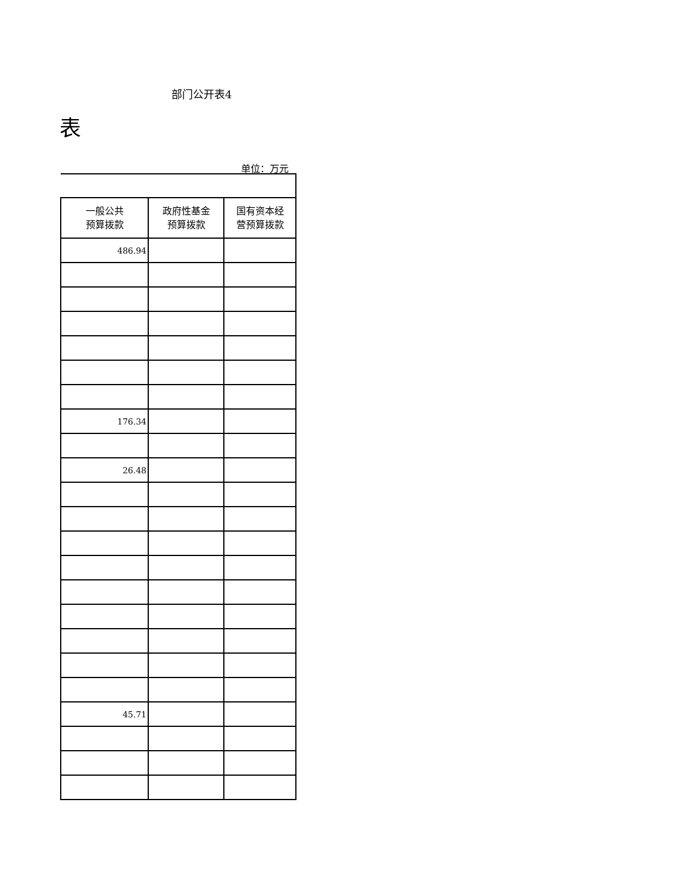部门公开表4
表
单位：万元
| 一般公共 预算拨款 | 政府性基金 预算拨款 | 国有资本经 营预算拨款 |
| --- | --- | --- |
| 486.94 | | |
| 176.34 | | |
| 26.48 | | |
| 45.71 | | |